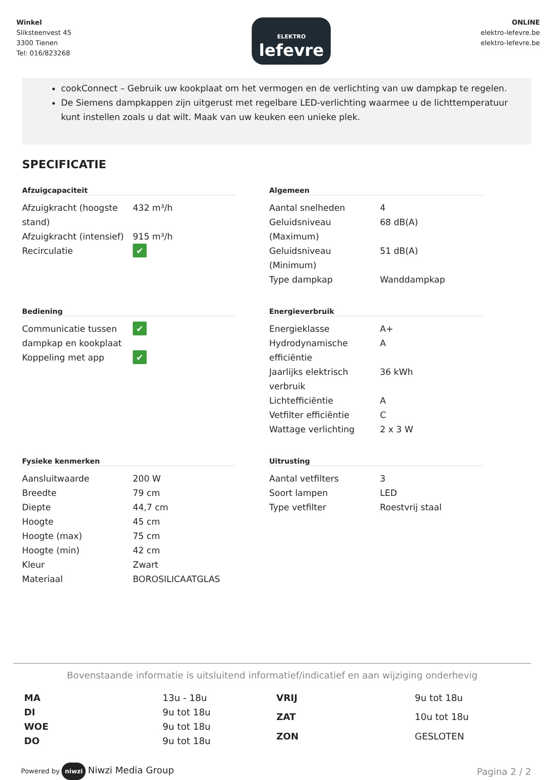Winkel
Sliksteenvest 45
3300 Tienen
Tel: 016/823268
ELEKTRO
lefevre
ONLINE
elektro-lefevre.be
elektro-lefevre.be
cookConnect – Gebruik uw kookplaat om het vermogen en de verlichting van uw dampkap te regelen.
De Siemens dampkappen zijn uitgerust met regelbare LED-verlichting waarmee u de lichttemperatuur kunt instellen zoals u dat wilt. Maak van uw keuken een unieke plek.
SPECIFICATIE
Afzuigcapaciteit
| Afzuigkracht (hoogste stand) | 432 m³/h |
| Afzuigkracht (intensief) | 915 m³/h |
| Recirculatie | ✔ |
Algemeen
| Aantal snelheden | 4 |
| Geluidsniveau (Maximum) | 68 dB(A) |
| Geluidsniveau (Minimum) | 51 dB(A) |
| Type dampkap | Wanddampkap |
Bediening
| Communicatie tussen dampkap en kookplaat | ✔ |
| Koppeling met app | ✔ |
Energieverbruik
| Energieklasse | A+ |
| Hydrodynamische efficiëntie | A |
| Jaarlijks elektrisch verbruik | 36 kWh |
| Lichtefficiëntie | A |
| Vetfilter efficiëntie | C |
| Wattage verlichting | 2 x 3 W |
Fysieke kenmerken
| Aansluitwaarde | 200 W |
| Breedte | 79 cm |
| Diepte | 44,7 cm |
| Hoogte | 45 cm |
| Hoogte (max) | 75 cm |
| Hoogte (min) | 42 cm |
| Kleur | Zwart |
| Materiaal | BOROSILICAATGLAS |
Uitrusting
| Aantal vetfilters | 3 |
| Soort lampen | LED |
| Type vetfilter | Roestvrij staal |
Bovenstaande informatie is uitsluitend informatief/indicatief en aan wijziging onderhevig
| MA | 13u - 18u |
| DI | 9u tot 18u |
| WOE | 9u tot 18u |
| DO | 9u tot 18u |
| VRIJ | 9u tot 18u |
| ZAT | 10u tot 18u |
| ZON | GESLOTEN |
Powered by niwzi Niwzi Media Group
Pagina 2 / 2